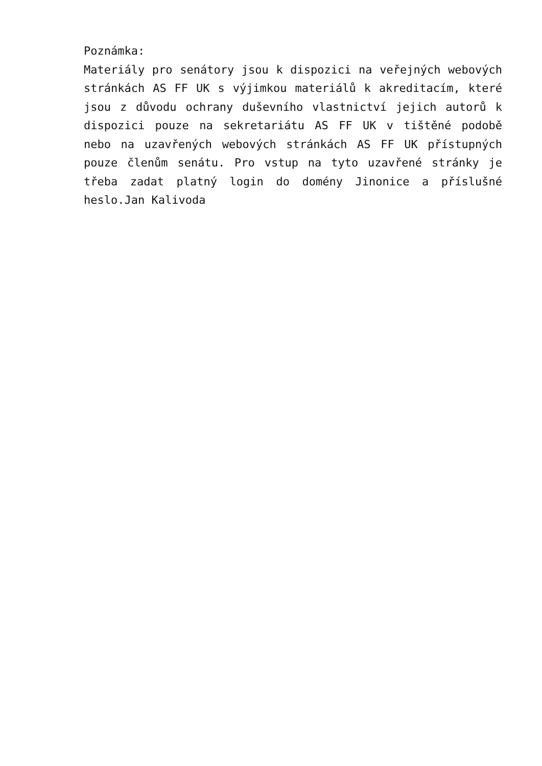Poznámka:
Materiály pro senátory jsou k dispozici na veřejných webových stránkách AS FF UK s výjimkou materiálů k akreditacím, které jsou z důvodu ochrany duševního vlastnictví jejich autorů k dispozici pouze na sekretariátu AS FF UK v tištěné podobě nebo na uzavřených webových stránkách AS FF UK přístupných pouze členům senátu. Pro vstup na tyto uzavřené stránky je třeba zadat platný login do domény Jinonice a příslušné heslo.Jan Kalivoda